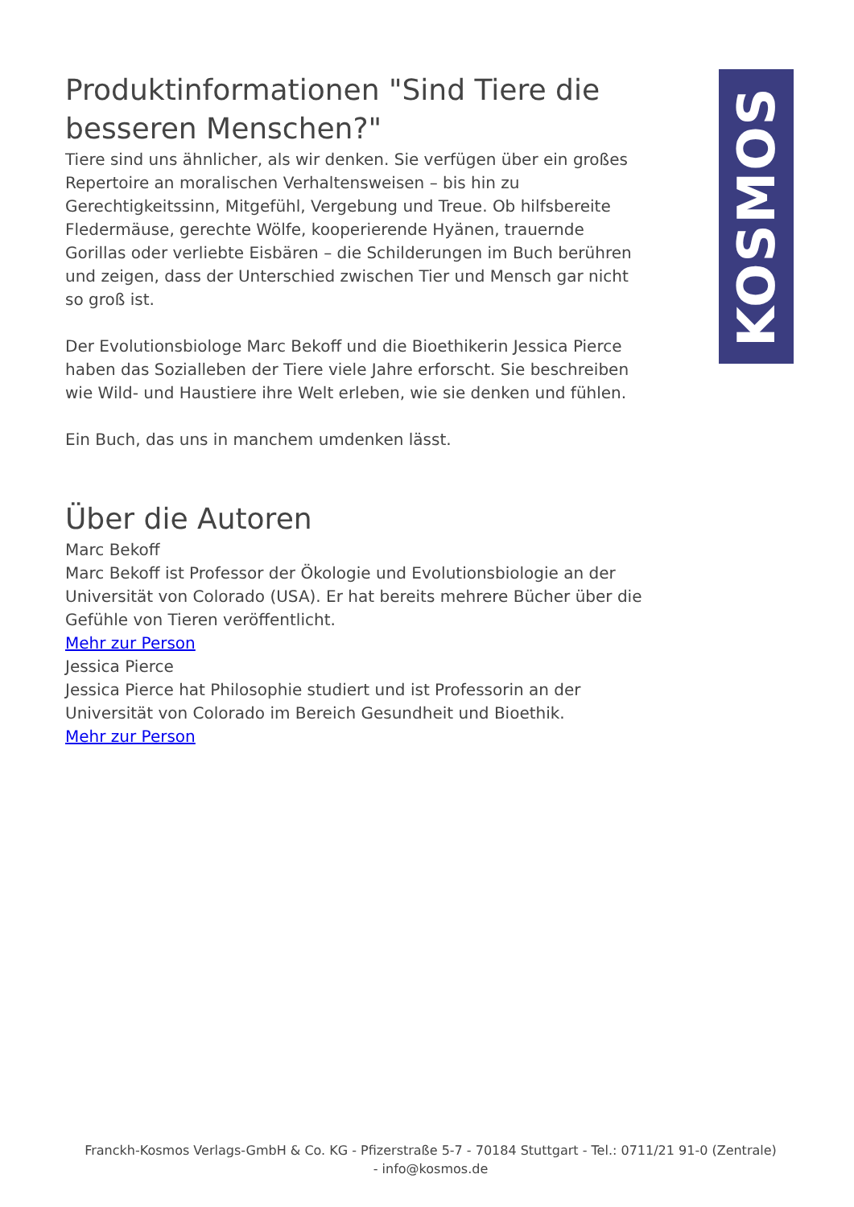KOSMOS
Produktinformationen "Sind Tiere die besseren Menschen?"
Tiere sind uns ähnlicher, als wir denken. Sie verfügen über ein großes Repertoire an moralischen Verhaltensweisen – bis hin zu Gerechtigkeitssinn, Mitgefühl, Vergebung und Treue. Ob hilfsbereite Fledermäuse, gerechte Wölfe, kooperierende Hyänen, trauernde Gorillas oder verliebte Eisbären – die Schilderungen im Buch berühren und zeigen, dass der Unterschied zwischen Tier und Mensch gar nicht so groß ist.
Der Evolutionsbiologe Marc Bekoff und die Bioethikerin Jessica Pierce haben das Sozialleben der Tiere viele Jahre erforscht. Sie beschreiben wie Wild- und Haustiere ihre Welt erleben, wie sie denken und fühlen.
Ein Buch, das uns in manchem umdenken lässt.
Über die Autoren
Marc Bekoff
Marc Bekoff ist Professor der Ökologie und Evolutionsbiologie an der Universität von Colorado (USA). Er hat bereits mehrere Bücher über die Gefühle von Tieren veröffentlicht.
Mehr zur Person
Jessica Pierce
Jessica Pierce hat Philosophie studiert und ist Professorin an der Universität von Colorado im Bereich Gesundheit und Bioethik.
Mehr zur Person
Franckh-Kosmos Verlags-GmbH & Co. KG - Pfizerstraße 5-7 - 70184 Stuttgart - Tel.: 0711/21 91-0 (Zentrale) - info@kosmos.de